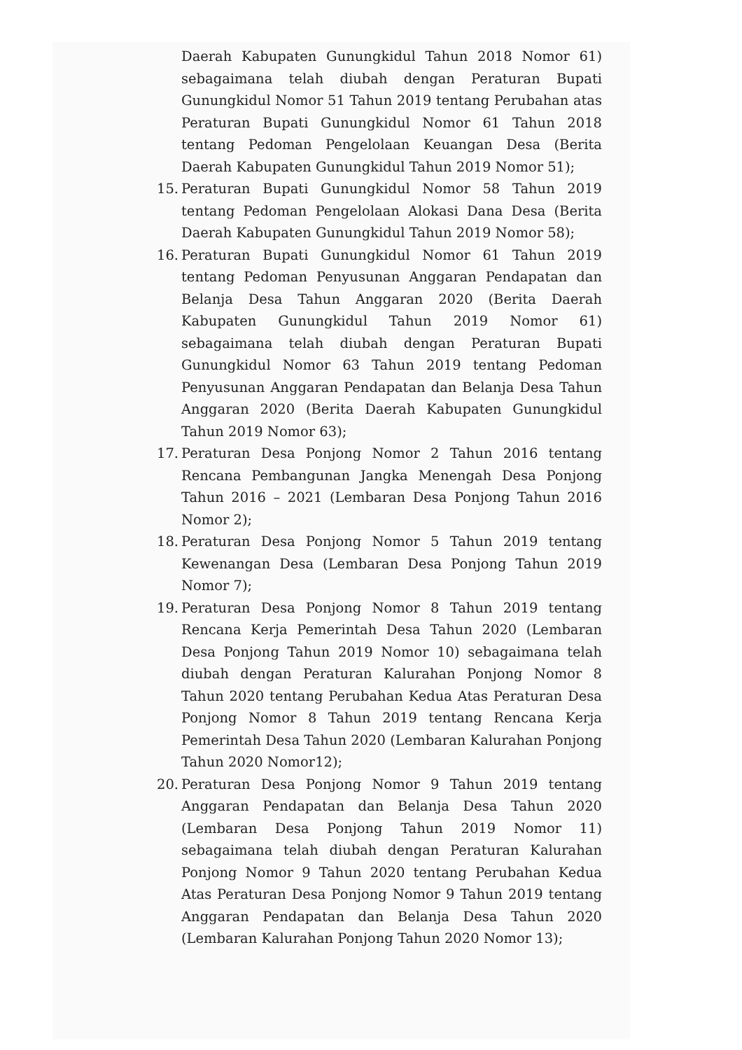Daerah Kabupaten Gunungkidul Tahun 2018 Nomor 61) sebagaimana telah diubah dengan Peraturan Bupati Gunungkidul Nomor 51 Tahun 2019 tentang Perubahan atas Peraturan Bupati Gunungkidul Nomor 61 Tahun 2018 tentang Pedoman Pengelolaan Keuangan Desa (Berita Daerah Kabupaten Gunungkidul Tahun 2019 Nomor 51);
15. Peraturan Bupati Gunungkidul Nomor 58 Tahun 2019 tentang Pedoman Pengelolaan Alokasi Dana Desa (Berita Daerah Kabupaten Gunungkidul Tahun 2019 Nomor 58);
16. Peraturan Bupati Gunungkidul Nomor 61 Tahun 2019 tentang Pedoman Penyusunan Anggaran Pendapatan dan Belanja Desa Tahun Anggaran 2020 (Berita Daerah Kabupaten Gunungkidul Tahun 2019 Nomor 61) sebagaimana telah diubah dengan Peraturan Bupati Gunungkidul Nomor 63 Tahun 2019 tentang Pedoman Penyusunan Anggaran Pendapatan dan Belanja Desa Tahun Anggaran 2020 (Berita Daerah Kabupaten Gunungkidul Tahun 2019 Nomor 63);
17. Peraturan Desa Ponjong Nomor 2 Tahun 2016 tentang Rencana Pembangunan Jangka Menengah Desa Ponjong Tahun 2016 – 2021 (Lembaran Desa Ponjong Tahun 2016 Nomor 2);
18. Peraturan Desa Ponjong Nomor 5 Tahun 2019 tentang Kewenangan Desa (Lembaran Desa Ponjong Tahun 2019 Nomor 7);
19. Peraturan Desa Ponjong Nomor 8 Tahun 2019 tentang Rencana Kerja Pemerintah Desa Tahun 2020 (Lembaran Desa Ponjong Tahun 2019 Nomor 10) sebagaimana telah diubah dengan Peraturan Kalurahan Ponjong Nomor 8 Tahun 2020 tentang Perubahan Kedua Atas Peraturan Desa Ponjong Nomor 8 Tahun 2019 tentang Rencana Kerja Pemerintah Desa Tahun 2020 (Lembaran Kalurahan Ponjong Tahun 2020 Nomor12);
20. Peraturan Desa Ponjong Nomor 9 Tahun 2019 tentang Anggaran Pendapatan dan Belanja Desa Tahun 2020 (Lembaran Desa Ponjong Tahun 2019 Nomor 11) sebagaimana telah diubah dengan Peraturan Kalurahan Ponjong Nomor 9 Tahun 2020 tentang Perubahan Kedua Atas Peraturan Desa Ponjong Nomor 9 Tahun 2019 tentang Anggaran Pendapatan dan Belanja Desa Tahun 2020 (Lembaran Kalurahan Ponjong Tahun 2020 Nomor 13);